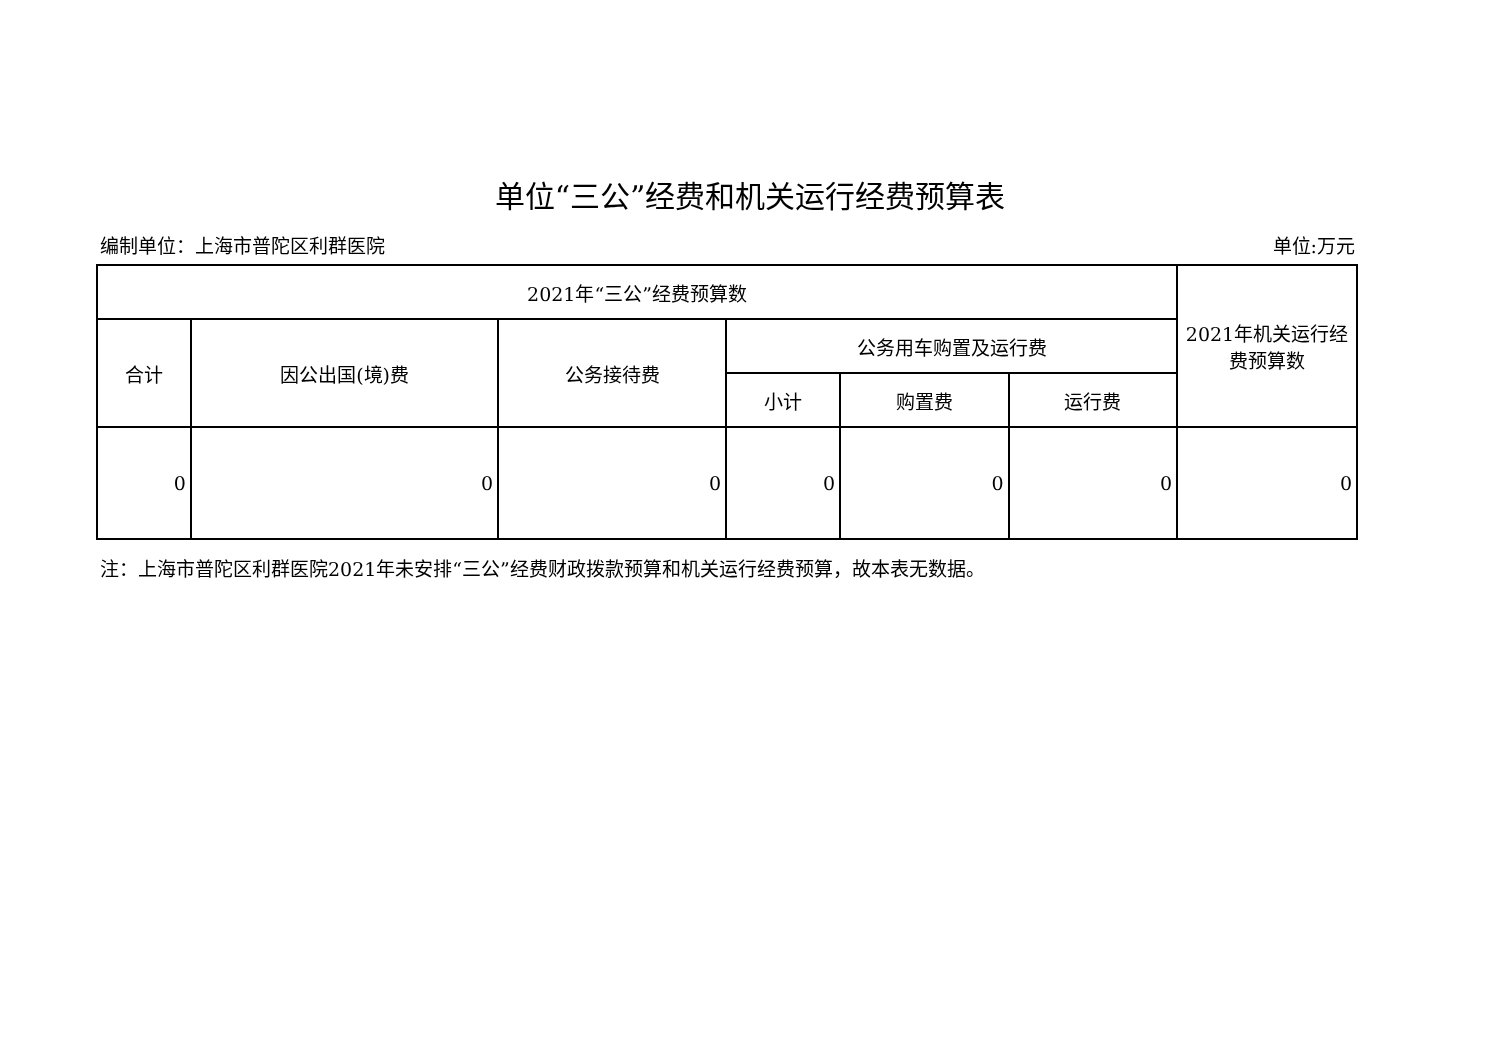单位“三公”经费和机关运行经费预算表
编制单位：上海市普陀区利群医院 单位:万元
| 2021年“三公”经费预算数 | | | | | | 2021年机关运行经费预算数 |
| --- | --- | --- | --- | --- | --- | --- |
| 合计 | 因公出国(境)费 | 公务接待费 | 公务用车购置及运行费 | | | |
| | | | 小计 | 购置费 | 运行费 | |
| 0 | 0 | 0 | 0 | 0 | 0 | 0 |
注：上海市普陀区利群医院2021年未安排“三公”经费财政拨款预算和机关运行经费预算，故本表无数据。